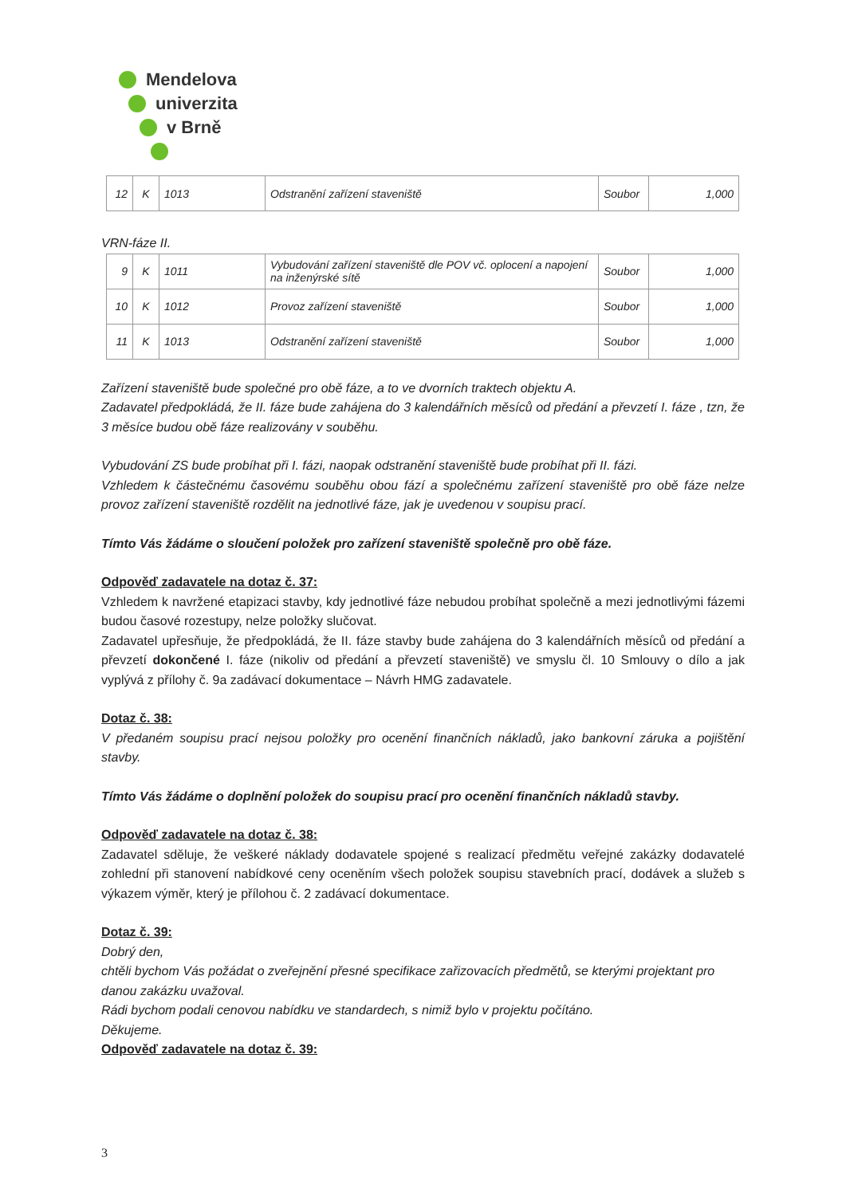Mendelova
univerzita
v Brně
| 12 | K | 1013 | Odstranění zařízení staveniště | Soubor | 1,000 |
VRN-fáze II.
| 9 | K | 1011 | Vybudování zařízení staveniště dle POV vč. oplocení a napojení na inženýrské sítě | Soubor | 1,000 |
| 10 | K | 1012 | Provoz zařízení staveniště | Soubor | 1,000 |
| 11 | K | 1013 | Odstranění zařízení staveniště | Soubor | 1,000 |
Zařízení staveniště bude společné pro obě fáze, a to ve dvorních traktech objektu A.
Zadavatel předpokládá, že II. fáze bude zahájena do 3 kalendářních měsíců od předání a převzetí I. fáze , tzn, že 3 měsíce budou obě fáze realizovány v souběhu.
Vybudování ZS bude probíhat při I. fázi, naopak odstranění staveniště bude probíhat při II. fázi.
Vzhledem k částečnému časovému souběhu obou fází a společnému zařízení staveniště pro obě fáze nelze provoz zařízení staveniště rozdělit na jednotlivé fáze, jak je uvedenou v soupisu prací.
Tímto Vás žádáme o sloučení položek pro zařízení staveniště společně pro obě fáze.
Odpověď zadavatele na dotaz č. 37:
Vzhledem k navržené etapizaci stavby, kdy jednotlivé fáze nebudou probíhat společně a mezi jednotlivými fázemi budou časové rozestupy, nelze položky slučovat.
Zadavatel upřesňuje, že předpokládá, že II. fáze stavby bude zahájena do 3 kalendářních měsíců od předání a převzetí dokončené I. fáze (nikoliv od předání a převzetí staveniště) ve smyslu čl. 10 Smlouvy o dílo a jak vyplývá z přílohy č. 9a zadávací dokumentace – Návrh HMG zadavatele.
Dotaz č. 38:
V předaném soupisu prací nejsou položky pro ocenění finančních nákladů, jako bankovní záruka a pojištění stavby.
Tímto Vás žádáme o doplnění položek do soupisu prací pro ocenění finančních nákladů stavby.
Odpověď zadavatele na dotaz č. 38:
Zadavatel sděluje, že veškeré náklady dodavatele spojené s realizací předmětu veřejné zakázky dodavatelé zohlední při stanovení nabídkové ceny oceněním všech položek soupisu stavebních prací, dodávek a služeb s výkazem výměr, který je přílohou č. 2 zadávací dokumentace.
Dotaz č. 39:
Dobrý den,
chtěli bychom Vás požádat o zveřejnění přesné specifikace zařizovacích předmětů, se kterými projektant pro danou zakázku uvažoval.
Rádi bychom podali cenovou nabídku ve standardech, s nimiž bylo v projektu počítáno.
Děkujeme.
Odpověď zadavatele na dotaz č. 39:
3